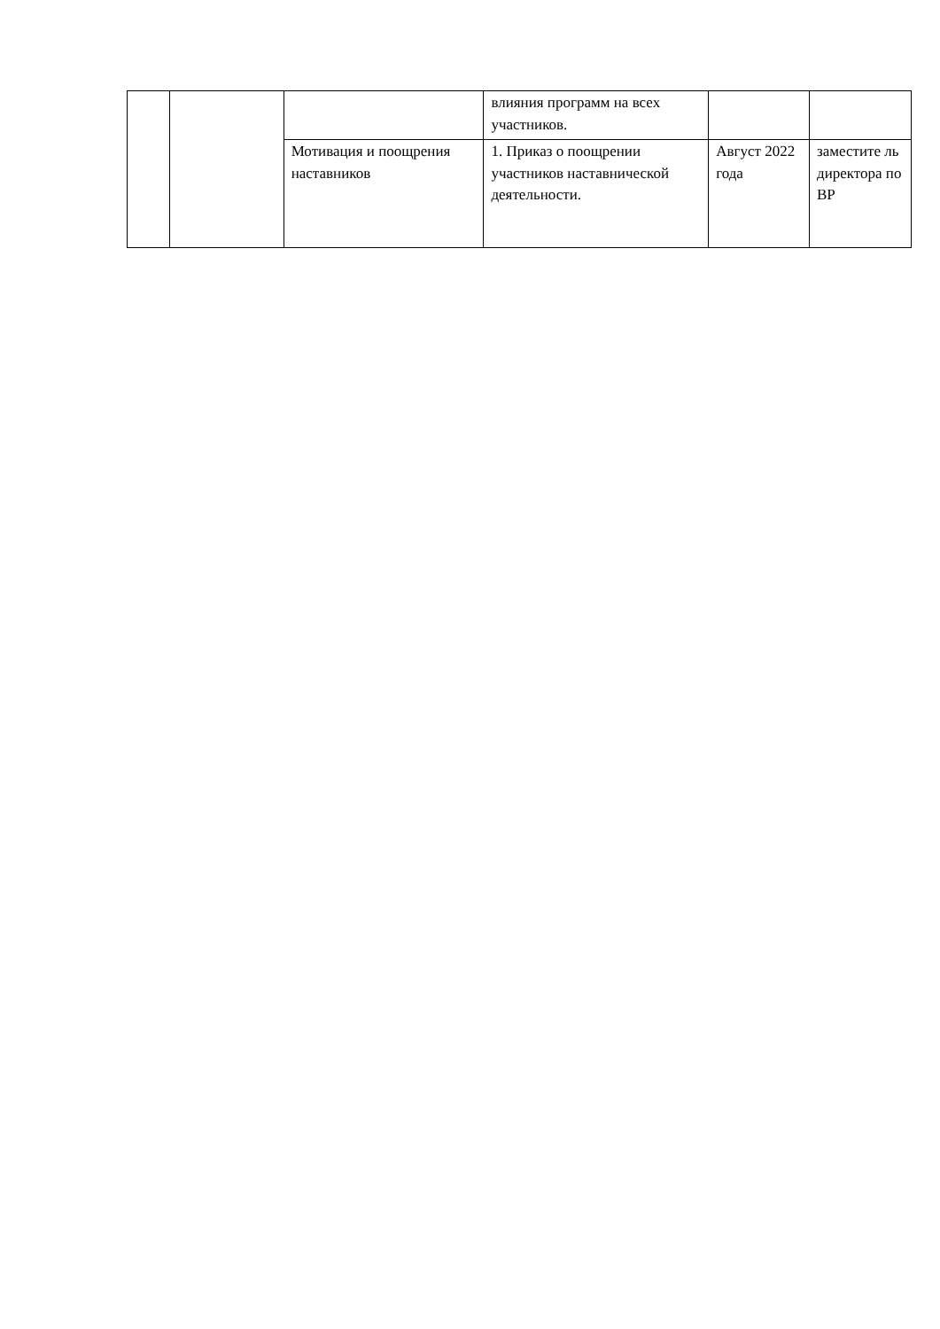| | | | влияния программ на всех участников. | | |
| | | Мотивация и поощрения наставников | 1. Приказ о поощрении участников наставнической деятельности. | Август 2022 года | заместите ль директора по ВР |